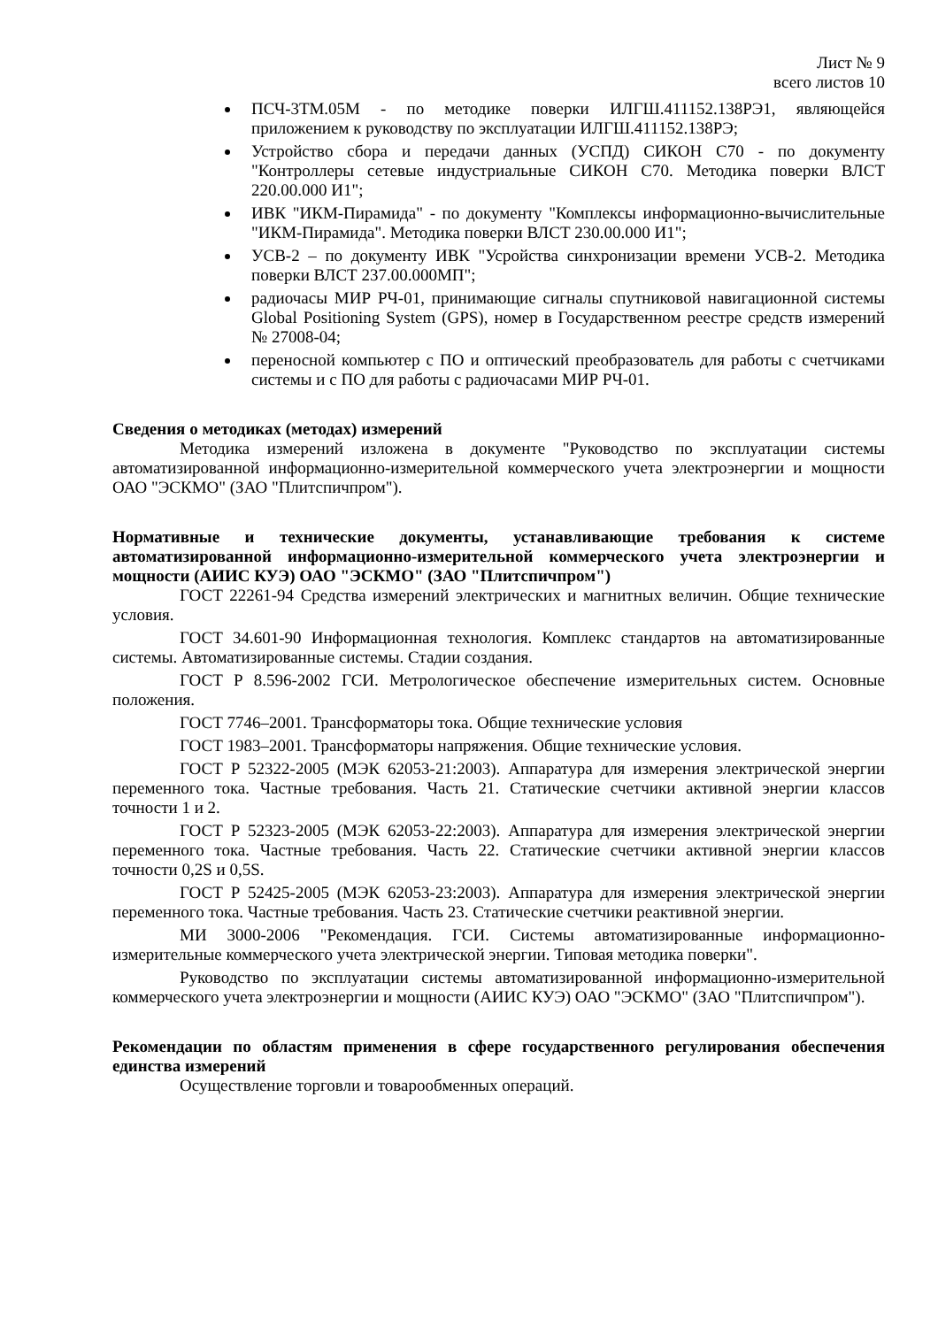Лист № 9
всего листов 10
ПСЧ-3ТМ.05М - по методике поверки ИЛГШ.411152.138РЭ1, являющейся приложением к руководству по эксплуатации ИЛГШ.411152.138РЭ;
Устройство сбора и передачи данных (УСПД) СИКОН С70 - по документу "Контроллеры сетевые индустриальные СИКОН С70. Методика поверки ВЛСТ 220.00.000 И1";
ИВК "ИКМ-Пирамида" - по документу "Комплексы информационно-вычислительные "ИКМ-Пирамида". Методика поверки ВЛСТ 230.00.000 И1";
УСВ-2 – по документу ИВК "Усройства синхронизации времени УСВ-2. Методика поверки ВЛСТ 237.00.000МП";
радиочасы МИР РЧ-01, принимающие сигналы спутниковой навигационной системы Global Positioning System (GPS), номер в Государственном реестре средств измерений № 27008-04;
переносной компьютер с ПО и оптический преобразователь для работы с счетчиками системы и с ПО для работы с радиочасами МИР РЧ-01.
Сведения о методиках (методах) измерений
Методика измерений изложена в документе "Руководство по эксплуатации системы автоматизированной информационно-измерительной коммерческого учета электроэнергии и мощности ОАО "ЭСКМО" (ЗАО "Плитспичпром").
Нормативные и технические документы, устанавливающие требования к системе автоматизированной информационно-измерительной коммерческого учета электроэнергии и мощности (АИИС КУЭ) ОАО "ЭСКМО" (ЗАО "Плитспичпром")
ГОСТ 22261-94 Средства измерений электрических и магнитных величин. Общие технические условия.
ГОСТ 34.601-90 Информационная технология. Комплекс стандартов на автоматизированные системы. Автоматизированные системы. Стадии создания.
ГОСТ Р 8.596-2002 ГСИ. Метрологическое обеспечение измерительных систем. Основные положения.
ГОСТ 7746–2001. Трансформаторы тока. Общие технические условия
ГОСТ 1983–2001. Трансформаторы напряжения. Общие технические условия.
ГОСТ Р 52322-2005 (МЭК 62053-21:2003). Аппаратура для измерения электрической энергии переменного тока. Частные требования. Часть 21. Статические счетчики активной энергии классов точности 1 и 2.
ГОСТ Р 52323-2005 (МЭК 62053-22:2003). Аппаратура для измерения электрической энергии переменного тока. Частные требования. Часть 22. Статические счетчики активной энергии классов точности 0,2S и 0,5S.
ГОСТ Р 52425-2005 (МЭК 62053-23:2003). Аппаратура для измерения электрической энергии переменного тока. Частные требования. Часть 23. Статические счетчики реактивной энергии.
МИ 3000-2006 "Рекомендация. ГСИ. Системы автоматизированные информационно-измерительные коммерческого учета электрической энергии. Типовая методика поверки".
Руководство по эксплуатации системы автоматизированной информационно-измерительной коммерческого учета электроэнергии и мощности (АИИС КУЭ) ОАО "ЭСКМО" (ЗАО "Плитспичпром").
Рекомендации по областям применения в сфере государственного регулирования обеспечения единства измерений
Осуществление торговли и товарообменных операций.